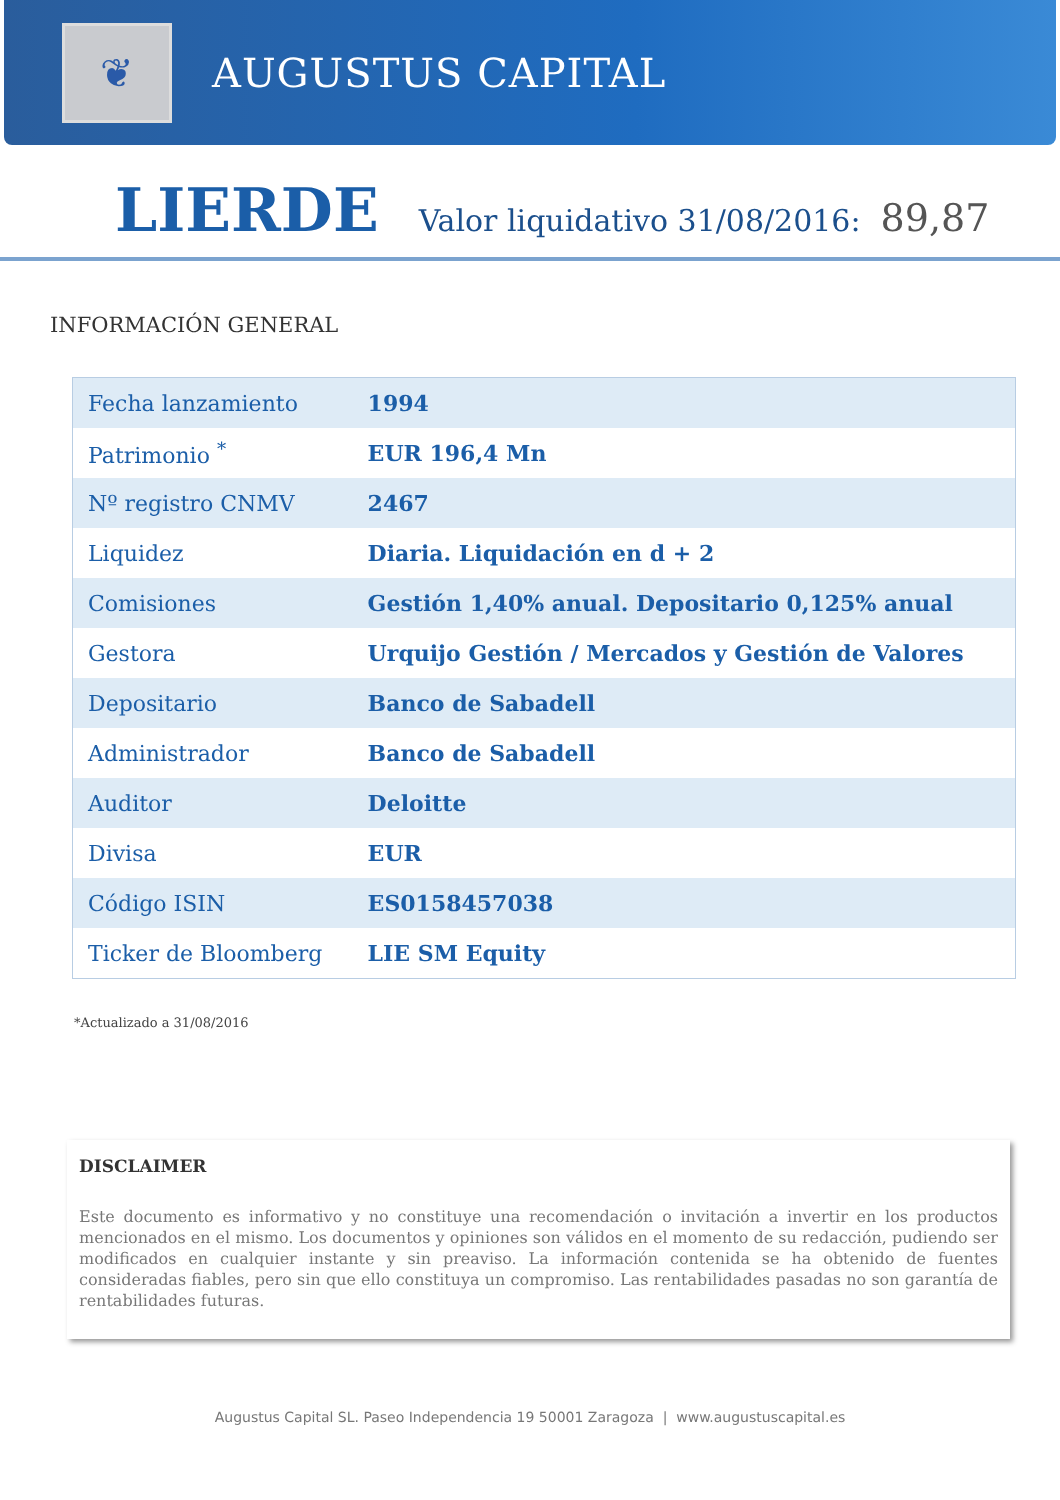❦
AUGUSTUS CAPITAL
LIERDE Valor liquidativo 31/08/2016: 89,87
INFORMACIÓN GENERAL
| Fecha lanzamiento | 1994 |
| Patrimonio <sup>*</sup> | EUR 196,4 Mn |
| Nº registro CNMV | 2467 |
| Liquidez | Diaria. Liquidación en d + 2 |
| Comisiones | Gestión 1,40% anual. Depositario 0,125% anual |
| Gestora | Urquijo Gestión / Mercados y Gestión de Valores |
| Depositario | Banco de Sabadell |
| Administrador | Banco de Sabadell |
| Auditor | Deloitte |
| Divisa | EUR |
| Código ISIN | ES0158457038 |
| Ticker de Bloomberg | LIE SM Equity |
*Actualizado a 31/08/2016
DISCLAIMER
Este documento es informativo y no constituye una recomendación o invitación a invertir en los productos mencionados en el mismo. Los documentos y opiniones son válidos en el momento de su redacción, pudiendo ser modificados en cualquier instante y sin preaviso. La información contenida se ha obtenido de fuentes consideradas fiables, pero sin que ello constituya un compromiso. Las rentabilidades pasadas no son garantía de rentabilidades futuras.
Augustus Capital SL. Paseo Independencia 19 50001 Zaragoza | www.augustuscapital.es